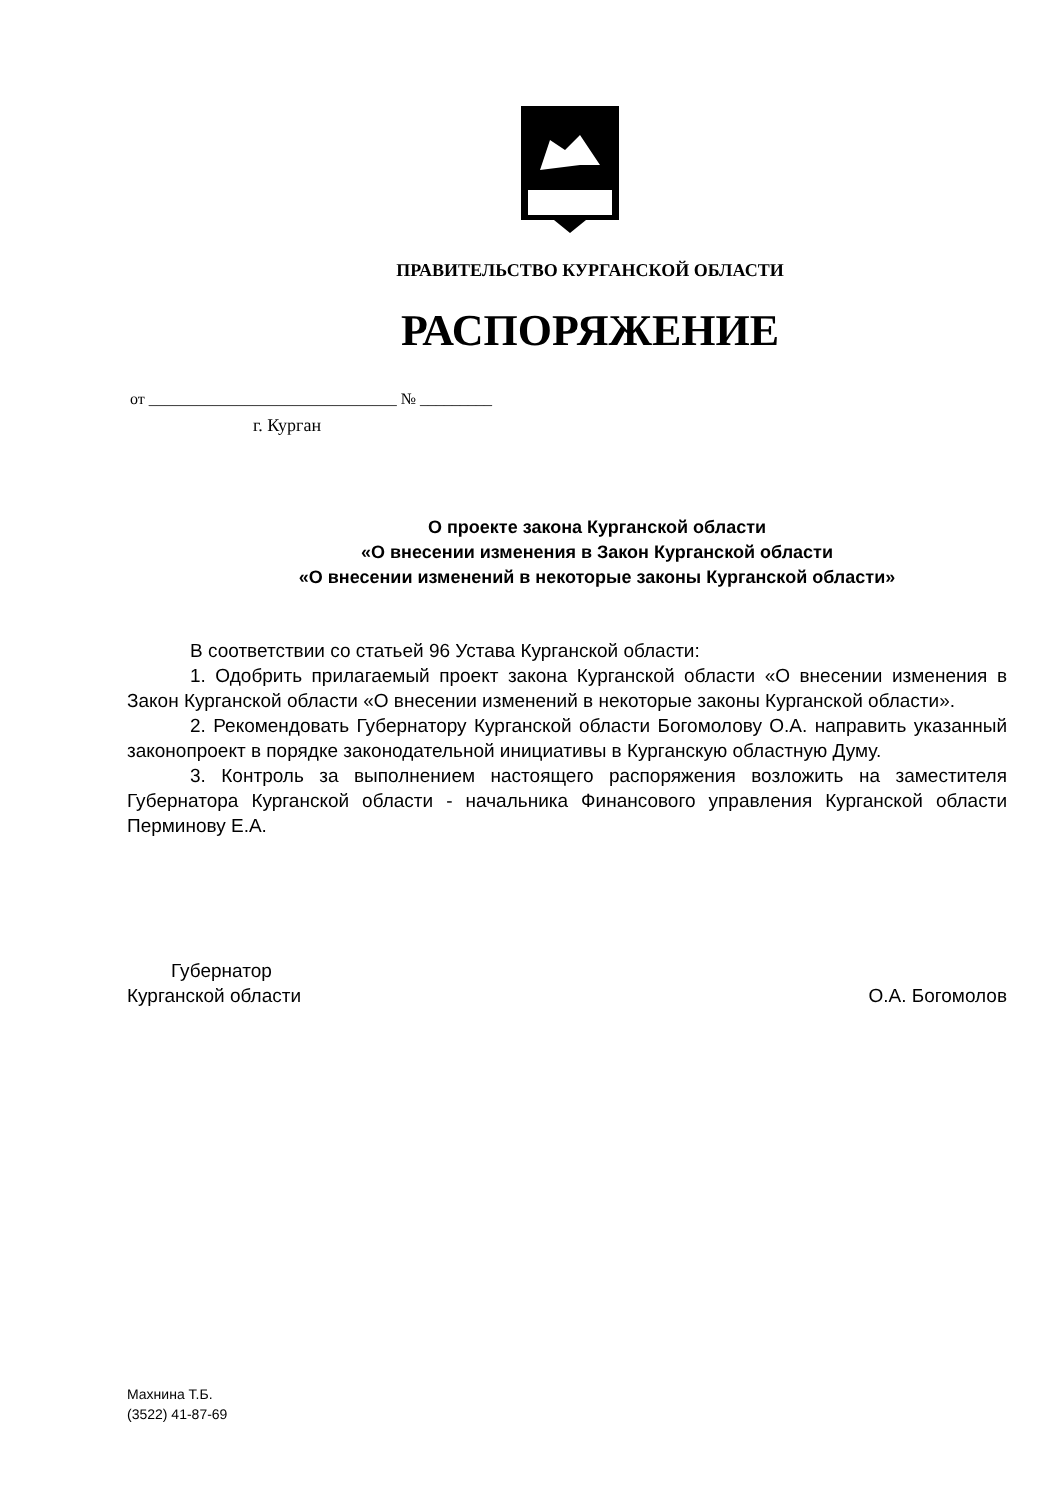ПРАВИТЕЛЬСТВО КУРГАНСКОЙ ОБЛАСТИ
РАСПОРЯЖЕНИЕ
от _______________________________ № _________
г. Курган
О проекте закона Курганской области
«О внесении изменения в Закон Курганской области
«О внесении изменений в некоторые законы Курганской области»
В соответствии со статьей 96 Устава Курганской области:
1. Одобрить прилагаемый проект закона Курганской области «О внесении изменения в Закон Курганской области «О внесении изменений в некоторые законы Курганской области».
2. Рекомендовать Губернатору Курганской области Богомолову О.А. направить указанный законопроект в порядке законодательной инициативы в Курганскую областную Думу.
3. Контроль за выполнением настоящего распоряжения возложить на заместителя Губернатора Курганской области - начальника Финансового управления Курганской области Перминову Е.А.
Губернатор
Курганской области О.А. Богомолов
Махнина Т.Б.
(3522) 41-87-69